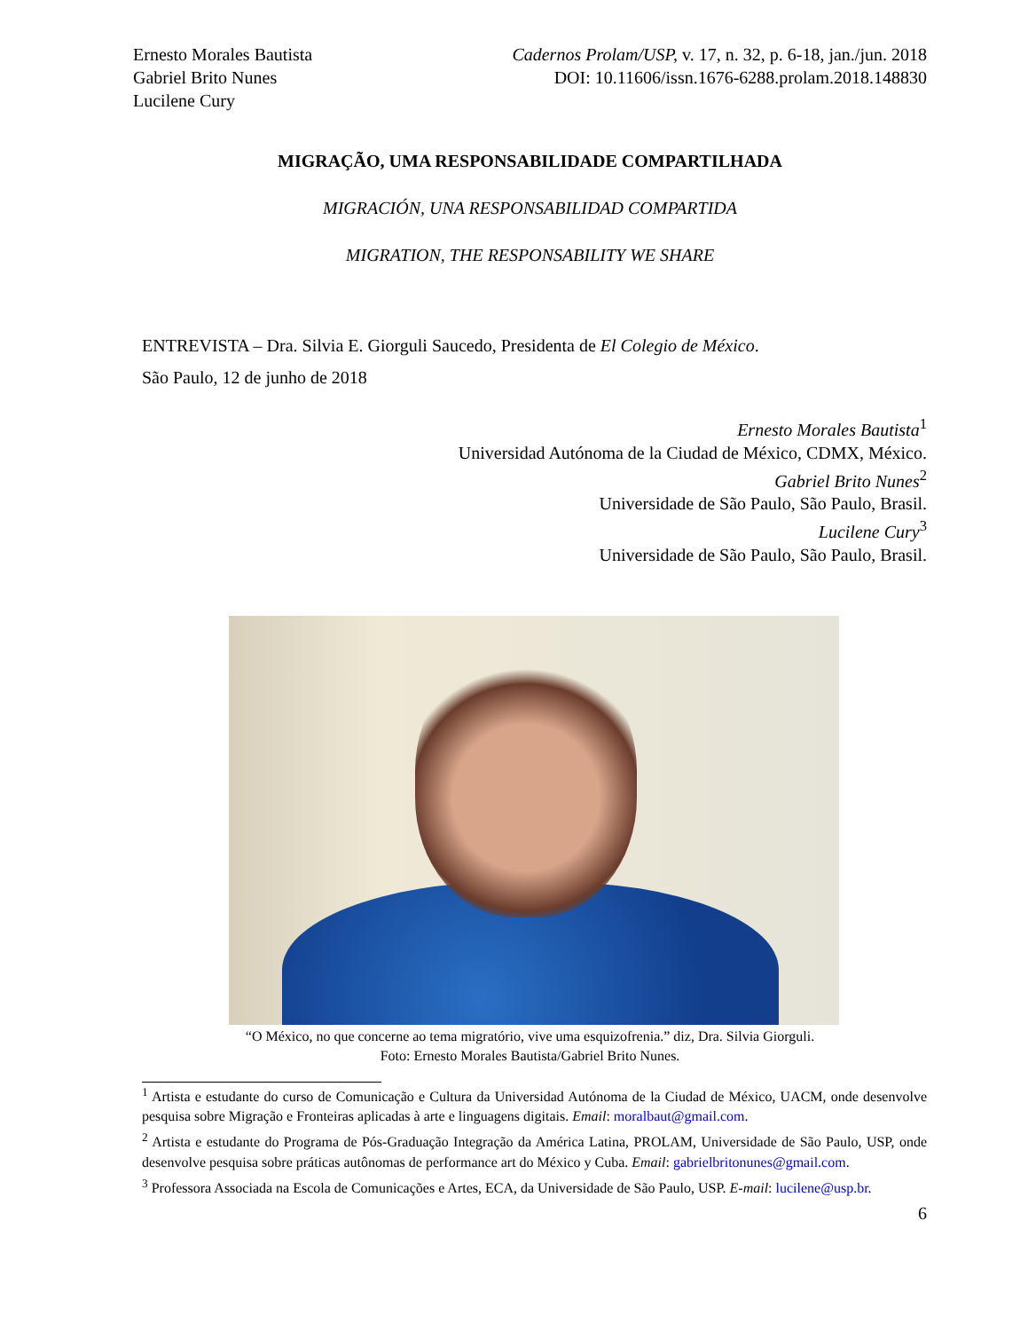Ernesto Morales Bautista
Gabriel Brito Nunes
Lucilene Cury
Cadernos Prolam/USP, v. 17, n. 32, p. 6-18, jan./jun. 2018
DOI: 10.11606/issn.1676-6288.prolam.2018.148830
MIGRAÇÃO, UMA RESPONSABILIDADE COMPARTILHADA
MIGRACIÓN, UNA RESPONSABILIDAD COMPARTIDA
MIGRATION, THE RESPONSABILITY WE SHARE
ENTREVISTA – Dra. Silvia E. Giorguli Saucedo, Presidenta de El Colegio de México.
São Paulo, 12 de junho de 2018
Ernesto Morales Bautista<sup>1</sup>
Universidad Autónoma de la Ciudad de México, CDMX, México.
Gabriel Brito Nunes<sup>2</sup>
Universidade de São Paulo, São Paulo, Brasil.
Lucilene Cury<sup>3</sup>
Universidade de São Paulo, São Paulo, Brasil.
“O México, no que concerne ao tema migratório, vive uma esquizofrenia.” diz, Dra. Silvia Giorguli.
Foto: Ernesto Morales Bautista/Gabriel Brito Nunes.
<sup>1</sup> Artista e estudante do curso de Comunicação e Cultura da Universidad Autónoma de la Ciudad de México, UACM, onde desenvolve pesquisa sobre Migração e Fronteiras aplicadas à arte e linguagens digitais. Email: moralbaut@gmail.com.
<sup>2</sup> Artista e estudante do Programa de Pós-Graduação Integração da América Latina, PROLAM, Universidade de São Paulo, USP, onde desenvolve pesquisa sobre práticas autônomas de performance art do México y Cuba. Email: gabrielbritonunes@gmail.com.
<sup>3</sup> Professora Associada na Escola de Comunicações e Artes, ECA, da Universidade de São Paulo, USP. E-mail: lucilene@usp.br.
6